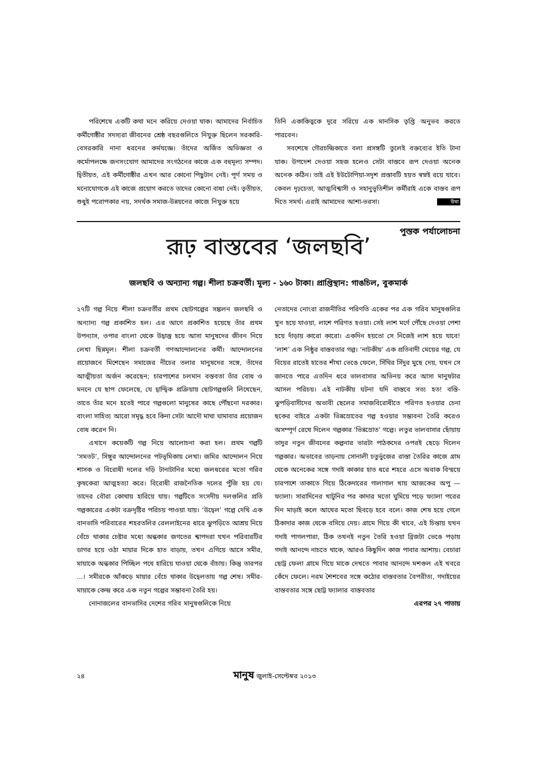পরিশেষে একটি কথা মনে করিয়ে দেওয়া যাক। আমাদের নির্বাচিত কর্মীগোষ্ঠীর সদস্যরা জীবনের শ্রেষ্ঠ বছরগুলিতে নিযুক্ত ছিলেন সরকারি-বেসরকারি নানা ধরনের কর্মযজ্ঞে। তাঁদের অর্জিত অভিজ্ঞতা ও কর্মোপলক্ষে জনসংযোগ আমাদের সংগঠনের কাজে এক বহুমূল্য সম্পদ। দ্বিতীয়ত, এই কর্মীগোষ্ঠীর এখন আর কোনো পিছুটান নেই। পূর্ণ সময় ও মনোযোগকে এই কাজে প্রয়োগ করতে তাদের কোনো বাধা নেই। তৃতীয়ত, শুধুই পরোপকার নয়, সদর্থক সমাজ-উন্নয়নের কাজে নিযুক্ত হয়ে
তিনি একাকিত্বকে দূরে সরিয়ে এক মানসিক তৃপ্তি অনুভব করতে পারবেন।
সবশেষে গৌরচন্দ্রিকাতে বলা প্রসঙ্গটি তুলেই বক্তব্যের ইতি টানা যাক। উপদেশ দেওয়া সহজ হলেও সেটা বাস্তবে রূপ দেওয়া অনেক অনেক কঠিন। তাই এই ইউটোপিয়া-সদৃশ প্রস্তাবটি হয়ত স্বপ্নই রয়ে যাবে। কেবল দৃঢ়চেতা, আত্মবিশ্বাসী ও সহানুভূতিশীল কর্মীরাই একে বাস্তব রূপ দিতে সমর্থ। এরাই আমাদের আশা-ভরসা। উমা
পুস্তক পর্যালোচনা
রূঢ় বাস্তবের ‘জলছবি’
জলছবি ও অন্যান্য গল্প। শীলা চক্রবর্তী। মূল্য - ১৬০ টাকা। প্রাপ্তিস্থান: গাঙচিল, বুকমার্ক
২৭টি গল্প নিয়ে শীলা চক্রবর্তীর প্রথম ছোটগল্পের সঙ্কলন জলছবি ও অন্যান্য গল্প প্রকাশিত হল। এর আগে প্রকাশিত হয়েছে তাঁর প্রথম উপন্যাস, ওপার বাংলা থেকে উদ্বাস্তু হয়ে আসা মানুষদের জীবন নিয়ে লেখা ছিন্নমূল। শীলা চক্রবর্তী গণআন্দোলনের কর্মী। আন্দোলনের প্রয়োজনে মিশেছেন সমাজের নীচের তলার মানুষদের সঙ্গে, তাঁদের আত্মীয়তা অর্জন করেছেন; চারপাশের চলমান বস্তবতা তাঁর বোধ ও মননে যে ছাপ ফেলেছে, যে দ্বান্দ্বিক প্রক্রিয়ায় ছোটগল্পগুলি লিখেছেন, তাতে তাঁর মনে হতেই পারে গল্পগুলো মানুষের কাছে পৌঁছনো দরকার। বাংলা সাহিত্য আরো সমৃদ্ধ হবে কিনা সেটা আদৌ মাথা ঘামাবার প্রয়োজন বোধ করেন নি।
এখানে কয়েকটি গল্প নিয়ে আলোচনা করা হল। প্রথম গল্পটি ‘সমতট’, সিঙ্গুর আন্দোলনের পটভূমিকায় লেখা। জমির আন্দোলন নিয়ে শাসক ও বিরোধী দলের দড়ি টানাটানির মধ্যে জলধরের মতো গরিব কৃষকেরা আত্মহত্যা করে। বিরোধী রাজনৈতিক দলের পুঁজি হয় যে। তাদের বৌরা কোথায় হারিয়ে যায়। গল্পটিতে সংসদীয় দলগুলির প্রতি গল্পকারের একটা বক্রদৃষ্টির পরিচয় পাওয়া যায়। ‘উদ্বেল’ গল্পে দেখি এক বানভাসি পরিবারের শহরতলির রেললাইনের ধারে ঝুপড়িতে আশ্রয় নিয়ে বেঁচে থাকার চেষ্টার মধ্যে অন্ধকার জগতের শ্বাপদরা যখন পরিবারটির ডাগর হয়ে ওঠা মায়ার দিকে হাত বাড়ায়, তখন এগিয়ে আসে সমীর, মায়াকে অন্ধকার পিচ্ছিল পথে হারিয়ে যাওয়া থেকে বাঁচায়। কিন্তু তারপর ...। সমীরকে আঁকড়ে মায়ার বেঁচে থাকার উদ্বেলতায় গল্প শেষ। সমীর-মায়াকে কেন্দ্র করে এক নতুন গল্পের সম্ভাবনা তৈরি হয়।
নোনাজলের বানভাসির দেশের গরিব মানুষগুলিকে নিয়ে
নেতাদের নোংরা রাজনীতির পরিণতি একের পর এক গরিব মানুষগুলির খুন হয়ে যাওয়া, লাশে পরিণত হওয়া। সেই লাশ মর্গে পৌঁছে দেওয়া পেশা হয়ে দাঁড়ায় কারো কারো। একদিন হয়তো সে নিজেই লাশ হয়ে যাবে! ‘লাশ’ এক নিষ্ঠুর বাস্তবতার গল্প। ‘নাটকীয়’ এক প্রতিবাদী মেয়ের গল্প, যে বিয়ের রাতেই হাতের শাঁখা ভেঙে ফেলে, সিঁথির সিঁদুর মুছে দেয়, যখন সে জানতে পারে এতদিন ধরে ভালবাসার অভিনয় করে আসা মানুষটার আসল পরিচয়। এই নাটকীয় ঘটনা যদি বাস্তবে সত্য হত! বস্তি-ঝুপড়িবাসীদের অভাবী ছেলের সমাজবিরোধীতে পরিণত হওয়ার চেনা ছকের বাইরে একটা ভিন্নস্রোতের গল্প হওয়ার সম্ভাবনা তৈরি করেও অসম্পূর্ণ রেখে দিলেন গল্পকার ‘ভিন্নস্রোত’ গল্পে। লতুর ভালবাসার ছোঁয়ায় ভাদুর নতুন জীবনের কল্পনার ভারটা পাঠকদের ওপরই ছেড়ে দিলেন গল্পকার। অভাবের তাড়নায় সোনালী চতুর্ভুজের রাস্তা তৈরির কাজে গ্রাম থেকে অনেকের সঙ্গে গদাই কাকার হাত ধরে শহরে এসে অবাক বিস্ময়ে চারপাশে তাকাতে গিয়ে ঠিকেদারের গালাগাল খায় আজকের অপু — ফ্যালা। সারাদিনের খাটুনির পর কাদার মতো ঘুমিয়ে পড়ে ফ্যালা পরের দিন মাড়াই কলে আখের মতো ছিবড়ে হবে বলে। কাজ শেষ হয়ে গেলে ঠিকাদার কাজ থেকে বসিয়ে দেয়। গ্রামে গিয়ে কী খাবে, এই চিন্তায় যখন গদাই পাগলপারা, ঠিক তখনই নতুন তৈরি হওয়া ব্রিজটা ভেঙে পড়ায় গদাই আনন্দে নাচতে থাকে, আরও কিছুদিন কাজ পাবার আশায়। বেচারা ছোট্ট ফেলা গ্রামে গিয়ে মাকে দেখতে পাবার আনন্দে মশগুল এই খবরে কেঁদে ফেলে। নরম শৈশবের সঙ্গে কঠোর বাস্তবতার বৈপরীত্য, গদাইয়ের বাস্তবতার সঙ্গে ছোট্ট ফ্যালার বাস্তবতার
এরপর ২৭ পাতায়
২৪ মানুষ জুলাই-সেপ্টেম্বর ২০১৩